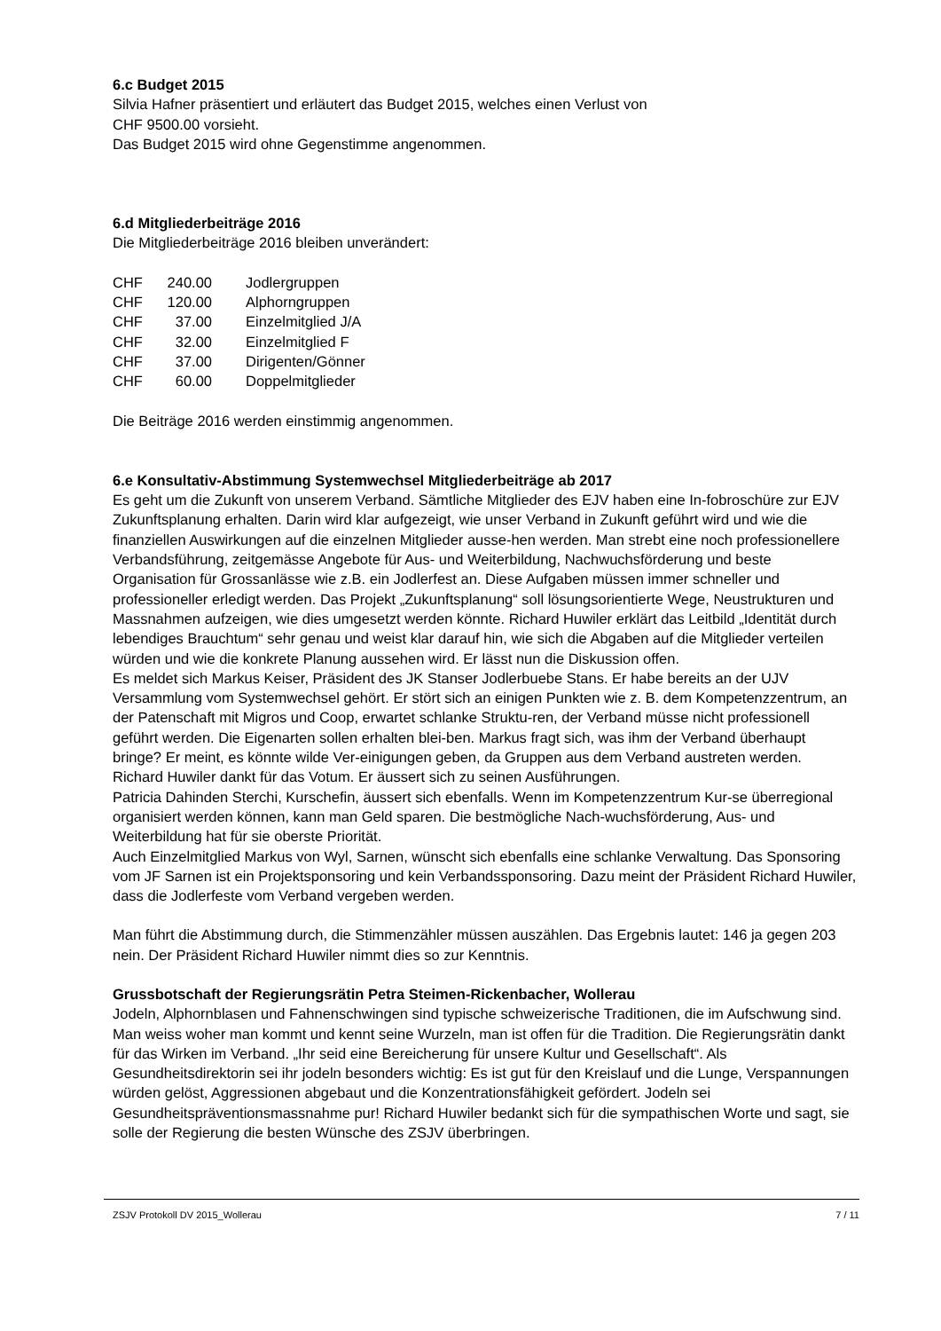6.c Budget 2015
Silvia Hafner präsentiert und erläutert das Budget 2015, welches einen Verlust von
CHF 9500.00 vorsieht.
Das Budget 2015 wird ohne Gegenstimme angenommen.
6.d Mitgliederbeiträge 2016
Die Mitgliederbeiträge 2016 bleiben unverändert:
| CHF | 240.00 | Jodlergruppen |
| CHF | 120.00 | Alphorngruppen |
| CHF | 37.00 | Einzelmitglied J/A |
| CHF | 32.00 | Einzelmitglied F |
| CHF | 37.00 | Dirigenten/Gönner |
| CHF | 60.00 | Doppelmitglieder |
Die Beiträge 2016 werden einstimmig angenommen.
6.e Konsultativ-Abstimmung Systemwechsel Mitgliederbeiträge ab 2017
Es geht um die Zukunft von unserem Verband. Sämtliche Mitglieder des EJV haben eine In-fobroschüre zur EJV Zukunftsplanung erhalten. Darin wird klar aufgezeigt, wie unser Verband in Zukunft geführt wird und wie die finanziellen Auswirkungen auf die einzelnen Mitglieder ausse-hen werden. Man strebt eine noch professionellere Verbandsführung, zeitgemässe Angebote für Aus- und Weiterbildung, Nachwuchsförderung und beste Organisation für Grossanlässe wie z.B. ein Jodlerfest an. Diese Aufgaben müssen immer schneller und professioneller erledigt werden. Das Projekt „Zukunftsplanung“ soll lösungsorientierte Wege, Neustrukturen und Massnahmen aufzeigen, wie dies umgesetzt werden könnte. Richard Huwiler erklärt das Leitbild „Identität durch lebendiges Brauchtum“ sehr genau und weist klar darauf hin, wie sich die Abgaben auf die Mitglieder verteilen würden und wie die konkrete Planung aussehen wird. Er lässt nun die Diskussion offen.
Es meldet sich Markus Keiser, Präsident des JK Stanser Jodlerbuebe Stans. Er habe bereits an der UJV Versammlung vom Systemwechsel gehört. Er stört sich an einigen Punkten wie z. B. dem Kompetenzzentrum, an der Patenschaft mit Migros und Coop, erwartet schlanke Struktu-ren, der Verband müsse nicht professionell geführt werden. Die Eigenarten sollen erhalten blei-ben. Markus fragt sich, was ihm der Verband überhaupt bringe? Er meint, es könnte wilde Ver-einigungen geben, da Gruppen aus dem Verband austreten werden.
Richard Huwiler dankt für das Votum. Er äussert sich zu seinen Ausführungen.
Patricia Dahinden Sterchi, Kurschefin, äussert sich ebenfalls. Wenn im Kompetenzzentrum Kur-se überregional organisiert werden können, kann man Geld sparen. Die bestmögliche Nach-wuchsförderung, Aus- und Weiterbildung hat für sie oberste Priorität.
Auch Einzelmitglied Markus von Wyl, Sarnen, wünscht sich ebenfalls eine schlanke Verwaltung. Das Sponsoring vom JF Sarnen ist ein Projektsponsoring und kein Verbandssponsoring. Dazu meint der Präsident Richard Huwiler, dass die Jodlerfeste vom Verband vergeben werden.
Man führt die Abstimmung durch, die Stimmenzähler müssen auszählen. Das Ergebnis lautet: 146 ja gegen 203 nein. Der Präsident Richard Huwiler nimmt dies so zur Kenntnis.
Grussbotschaft der Regierungsrätin Petra Steimen-Rickenbacher, Wollerau
Jodeln, Alphornblasen und Fahnenschwingen sind typische schweizerische Traditionen, die im Aufschwung sind. Man weiss woher man kommt und kennt seine Wurzeln, man ist offen für die Tradition. Die Regierungsrätin dankt für das Wirken im Verband. „Ihr seid eine Bereicherung für unsere Kultur und Gesellschaft“. Als Gesundheitsdirektorin sei ihr jodeln besonders wichtig: Es ist gut für den Kreislauf und die Lunge, Verspannungen würden gelöst, Aggressionen abgebaut und die Konzentrationsfähigkeit gefördert. Jodeln sei Gesundheitspräventionsmassnahme pur! Richard Huwiler bedankt sich für die sympathischen Worte und sagt, sie solle der Regierung die besten Wünsche des ZSJV überbringen.
ZSJV Protokoll DV 2015_Wollerau 7 / 11